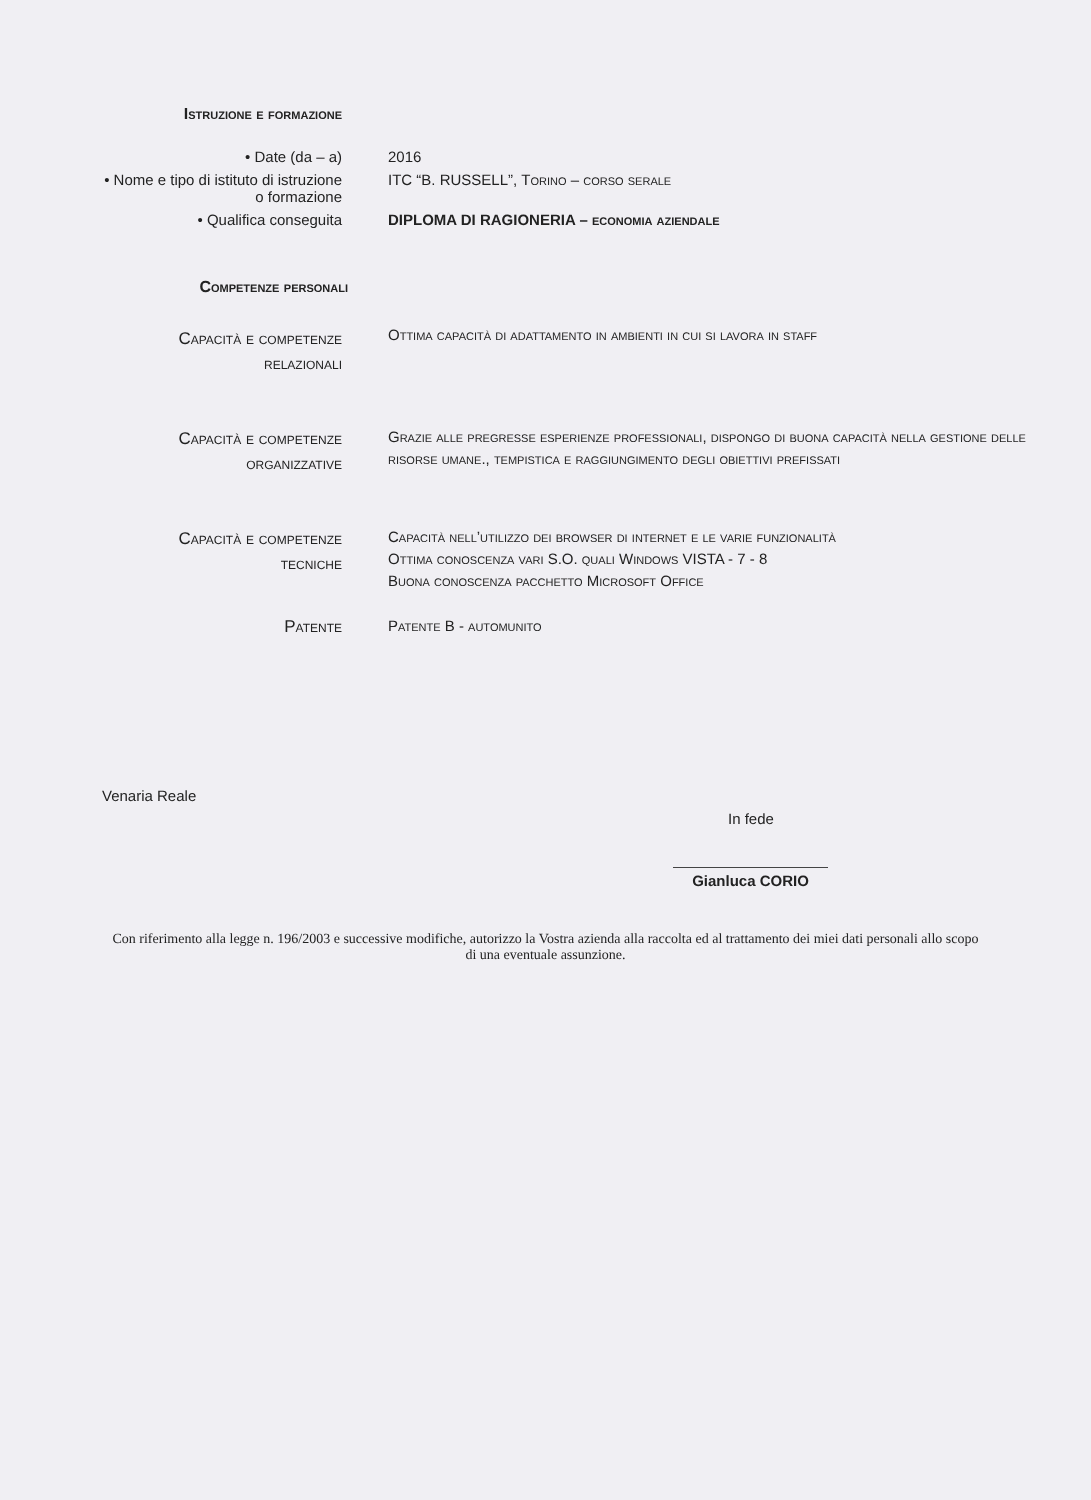Istruzione e formazione
• Date (da – a) 2016
• Nome e tipo di istituto di istruzione
o formazione
ITC “B. RUSSELL”, Torino – corso serale
• Qualifica conseguita DIPLOMA DI RAGIONERIA – economia aziendale
Competenze personali
Capacità e competenze
relazionali
Ottima capacità di adattamento in ambienti in cui si lavora in staff
Capacità e competenze
organizzative
Grazie alle pregresse esperienze professionali, dispongo di buona capacità nella gestione delle risorse umane., tempistica e raggiungimento degli obiettivi prefissati
Capacità e competenze
tecniche
Capacità nell’utilizzo dei browser di internet e le varie funzionalità
Ottima conoscenza vari S.O. quali Windows VISTA - 7 - 8
Buona conoscenza pacchetto Microsoft Office
Patente Patente B - automunito
Venaria Reale
In fede
Gianluca CORIO
Con riferimento alla legge n. 196/2003 e successive modifiche, autorizzo la Vostra azienda alla raccolta ed al trattamento dei miei dati personali allo scopo di una eventuale assunzione.